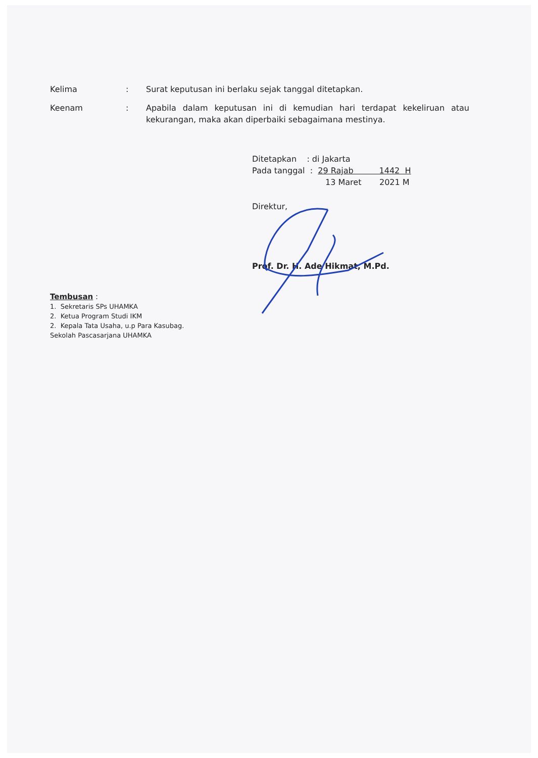Kelima : Surat keputusan ini berlaku sejak tanggal ditetapkan.
Keenam : Apabila dalam keputusan ini di kemudian hari terdapat kekeliruan atau kekurangan, maka akan diperbaiki sebagaimana mestinya.
Ditetapkan : di Jakarta
Pada tanggal : 29 Rajab 1442 H
13 Maret 2021 M
Direktur,
Prof. Dr. H. Ade Hikmat, M.Pd.
Tembusan :
1. Sekretaris SPs UHAMKA
2. Ketua Program Studi IKM
2. Kepala Tata Usaha, u.p Para Kasubag.
Sekolah Pascasarjana UHAMKA